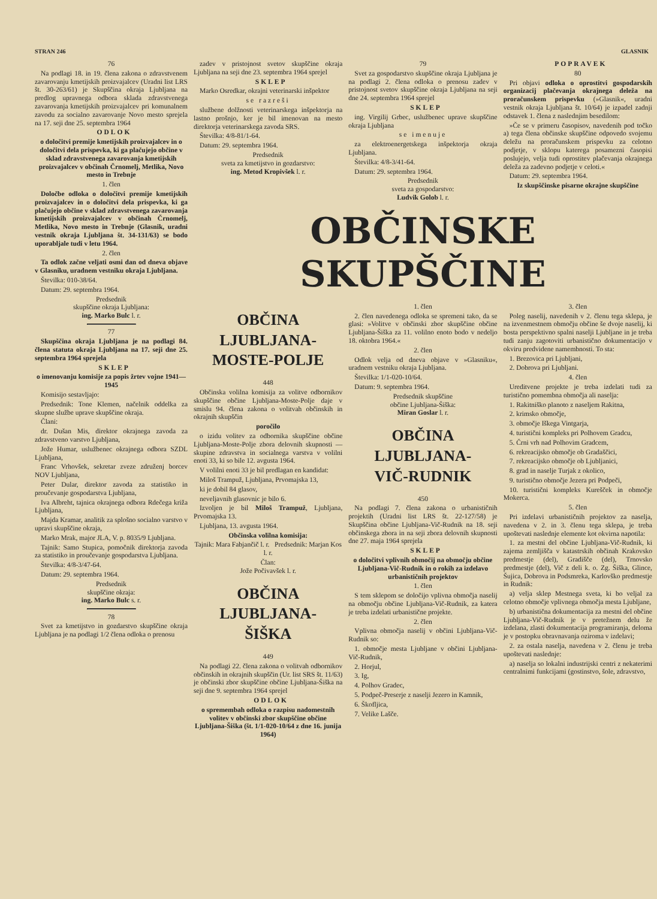STRAN 246 GLASNIK
76
Na podlagi 18. in 19. člena zakona o zdravstvenem zavarovanju kmetijskih proizvajalcev (Uradni list LRS št. 30-263/61) je Skupščina okraja Ljubljana na predlog upravnega odbora sklada zdravstvenega zavarovanja kmetijskih proizvajalcev pri komunalnem zavodu za socialno zavarovanje Novo mesto sprejela na 17. seji dne 25. septembra 1964
ODLOK
o določitvi premije kmetijskih proizvajalcev in o določitvi dela prispevka, ki ga plačujejo občine v sklad zdravstvenega zavarovanja kmetijskih proizvajalcev v občinah Črnomelj, Metlika, Novo mesto in Trebnje
1. člen
Določbe odloka o določitvi premije kmetijskih proizvajalcev in o določitvi dela prispevka, ki ga plačujejo občine v sklad zdravstvenega zavarovanja kmetijskih proizvajalcev v občinah Črnomelj, Metlika, Novo mesto in Trebnje (Glasnik, uradni vestnik okraja Ljubljana št. 34-131/63) se bodo uporabljale tudi v letu 1964.
2. člen
Ta odlok začne veljati osmi dan od dneva objave v Glasniku, uradnem vestniku okraja Ljubljana.
Številka: 010-38/64.
Datum: 29. septembra 1964.
Predsednik
skupščine okraja Ljubljana:
ing. Marko Bulc l. r.
77
Skupščina okraja Ljubljana je na podlagi 84. člena statuta okraja Ljubljana na 17. seji dne 25. septembra 1964 sprejela
SKLEP
o imenovanju komisije za popis žrtev vojne 1941—1945
Komisijo sestavljajo:
Predsednik: Tone Klemen, načelnik oddelka za skupne službe uprave skupščine okraja.
Člani:
dr. Dušan Mis, direktor okrajnega zavoda za zdravstveno varstvo Ljubljana,
Jože Humar, uslužbenec okrajnega odbora SZDL Ljubljana,
Franc Vrhovšek, sekretar zveze združenj borcev NOV Ljubljana,
Peter Dular, direktor zavoda za statistiko in proučevanje gospodarstva Ljubljana,
Iva Albreht, tajnica okrajnega odbora Rdečega križa Ljubljana,
Majda Kramar, analitik za splošno socialno varstvo v upravi skupščine okraja,
Marko Mrak, major JLA, V. p. 8035/9 Ljubljana.
Tajnik: Samo Stupica, pomočnik direktorja zavoda za statistiko in proučevanje gospodarstva Ljubljana.
Številka: 4/8-3/47-64.
Datum: 29. septembra 1964.
Predsednik
skupščine okraja:
ing. Marko Bulc s. r.
78
Svet za kmetijstvo in gozdarstvo skupščine okraja Ljubljana je na podlagi 1/2 člena odloka o prenosu
zadev v pristojnost svetov skupščine okraja Ljubljana na seji dne 23. septembra 1964 sprejel
SKLEP
Marko Osredkar, okrajni veterinarski inšpektor
se razreši
službene dolžnosti veterinarskega inšpektorja na lastno prošnjo, ker je bil imenovan na mesto direktorja veterinarskega zavoda SRS.
Številka: 4/8-81/1-64.
Datum: 29. septembra 1964.
Predsednik
sveta za kmetijstvo in gozdarstvo:
ing. Metod Kropivšek l. r.
79
Svet za gospodarstvo skupščine okraja Ljubljana je na podlagi 2. člena odloka o prenosu zadev v pristojnost svetov skupščine okraja Ljubljana na seji dne 24. septembra 1964 sprejel
SKLEP
ing. Virgilij Grbec, uslužbenec uprave skupščine okraja Ljubljana
se imenuje
za elektroenergetskega inšpektorja okraja Ljubljana.
Številka: 4/8-3/41-64.
Datum: 29. septembra 1964.
Predsednik
sveta za gospodarstvo:
Ludvik Golob l. r.
POPRAVEK
80
Pri objavi odloka o oprostitvi gospodarskih organizacij plačevanja okrajnega deleža na proračunskem prispevku (»Glasnik«, uradni vestnik okraja Ljubljana št. 10/64) je izpadel zadnji odstavek 1. člena z naslednjim besedilom:
»Če se v primeru časopisov, navedenih pod točko a) tega člena občinske skupščine odpovedo svojemu deležu na proračunskem prispevku za celotno podjetje, v sklopu katerega posamezni časopisi poslujejo, velja tudi oprostitev plačevanja okrajnega deleža za zadevno podjetje v celoti.«
Datum: 29. septembra 1964.
Iz skupščinske pisarne okrajne skupščine
OBČINSKE SKUPŠČINE
OBČINA
LJUBLJANA-
MOSTE-POLJE
448
Občinska volilna komisija za volitve odbornikov skupščine občine Ljubljana-Moste-Polje daje v smislu 94. člena zakona o volitvah občinskih in okrajnih skupščin
poročilo
o izidu volitev za odbornika skupščine občine Ljubljana-Moste-Polje zbora delovnih skupnosti — skupine zdravstva in socialnega varstva v volilni enoti 33, ki so bile 12. avgusta 1964.
V volilni enoti 33 je bil predlagan en kandidat:
Miloš Trampuž, Ljubljana, Prvomajska 13,
ki je dobil 84 glasov,
neveljavnih glasovnic je bilo 6.
Izvoljen je bil Miloš Trampuž, Ljubljana, Prvomajska 13.
Ljubljana, 13. avgusta 1964.
Občinska volilna komisija:
Tajnik: Mara Fabjančič l. r. Predsednik: Marjan Kos l. r.
Član:
Jože Počivavšek l. r.
OBČINA
LJUBLJANA-
ŠIŠKA
449
Na podlagi 22. člena zakona o volitvah odbornikov občinskih in okrajnih skupščin (Ur. list SRS št. 11/63) je občinski zbor skupščine občine Ljubljana-Šiška na seji dne 9. septembra 1964 sprejel
ODLOK
o spremembah odloka o razpisu nadomestnih volitev v občinski zbor skupščine občine Ljubljana-Šiška (št. 1/1-020-10/64 z dne 16. junija 1964)
1. člen
2. člen navedenega odloka se spremeni tako, da se glasi: »Volitve v občinski zbor skupščine občine Ljubljana-Šiška za 11. volilno enoto bodo v nedeljo 18. oktobra 1964.«
2. člen
Odlok velja od dneva objave v »Glasniku«, uradnem vestniku okraja Ljubljana.
Številka: 1/1-020-10/64.
Datum: 9. septembra 1964.
Predsednik skupščine
občine Ljubljana-Šiška:
Miran Goslar l. r.
OBČINA
LJUBLJANA-
VIČ-RUDNIK
450
Na podlagi 7. člena zakona o urbanističnih projektih (Uradni list LRS št. 22-127/58) je Skupščina občine Ljubljana-Vič-Rudnik na 18. seji občinskega zbora in na seji zbora delovnih skupnosti dne 27. maja 1964 sprejela
SKLEP
o določitvi vplivnih območij na območju občine Ljubljana-Vič-Rudnik in o rokih za izdelavo urbanističnih projektov
1. člen
S tem sklepom se določijo vplivna območja naselij na območju občine Ljubljana-Vič-Rudnik, za katera je treba izdelati urbanistične projekte.
2. člen
Vplivna območja naselij v občini Ljubljana-Vič-Rudnik so:
1. območje mesta Ljubljane v občini Ljubljana-Vič-Rudnik,
2. Horjul,
3. Ig,
4. Polhov Gradec,
5. Podpeč-Preserje z naselji Jezero in Kamnik,
6. Škofljica,
7. Velike Lašče.
3. člen
Poleg naselij, navedenih v 2. členu tega sklepa, je na izvenmestnem območju občine še dvoje naselij, ki bosta perspektivno spalni naselji Ljubljane in je treba tudi zanju zagotoviti urbanistično dokumentacijo v okviru predvidene namembnosti. To sta:
1. Brezovica pri Ljubljani,
2. Dobrova pri Ljubljani.
4. člen
Ureditvene projekte je treba izdelati tudi za turistično pomembna območja ali naselja:
1. Rakitniško planoto z naseljem Rakitna,
2. krimsko območje,
3. območje Iškega Vintgarja,
4. turistični kompleks pri Polhovem Gradcu,
5. Črni vrh nad Polhovim Gradcem,
6. rekreacijsko območje ob Gradaščici,
7. rekreacijsko območje ob Ljubljanici,
8. grad in naselje Turjak z okolico,
9. turistično območje Jezera pri Podpeči,
10. turistični kompleks Kurešček in območje Mokerca.
5. člen
Pri izdelavi urbanističnih projektov za naselja, navedena v 2. in 3. členu tega sklepa, je treba upoštevati naslednje elemente kot okvirna napotila:
1. za mestni del občine Ljubljana-Vič-Rudnik, ki zajema zemljišča v katastrskih občinah Krakovsko predmestje (del), Gradišče (del), Trnovsko predmestje (del), Vič z deli k. o. Zg. Šiška, Glince, Šujica, Dobrova in Podsmreka, Karlovško predmestje in Rudnik:
a) velja sklep Mestnega sveta, ki bo veljal za celotno območje vplivnega območja mesta Ljubljane,
b) urbanistična dokumentacija za mestni del občine Ljubljana-Vič-Rudnik je v pretežnem delu že izdelana, zlasti dokumentacija programiranja, deloma je v postopku obravnavanja oziroma v izdelavi;
2. za ostala naselja, navedena v 2. členu je treba upoštevati naslednje:
a) naselja so lokalni industrijski centri z nekaterimi centralnimi funkcijami (gostinstvo, šole, zdravstvo,